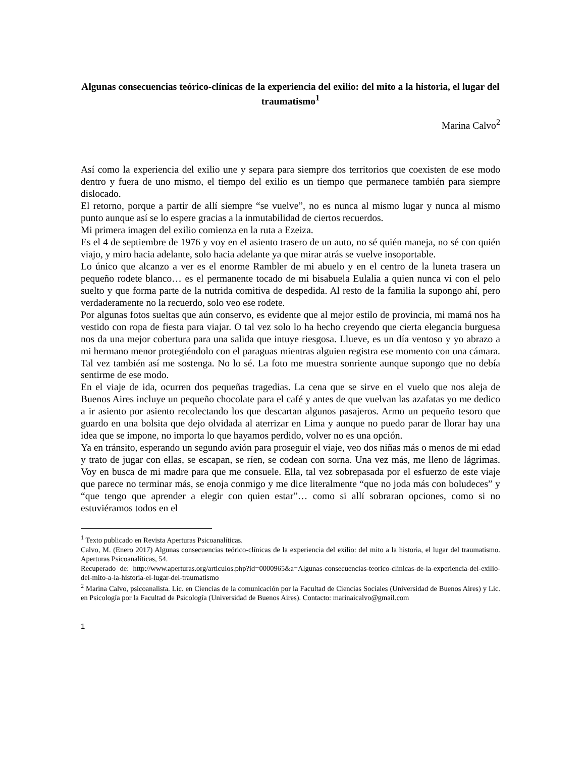Algunas consecuencias teórico-clínicas de la experiencia del exilio: del mito a la historia, el lugar del traumatismo<sup>1</sup>
Marina Calvo<sup>2</sup>
Así como la experiencia del exilio une y separa para siempre dos territorios que coexisten de ese modo dentro y fuera de uno mismo, el tiempo del exilio es un tiempo que permanece también para siempre dislocado.
El retorno, porque a partir de allí siempre “se vuelve”, no es nunca al mismo lugar y nunca al mismo punto aunque así se lo espere gracias a la inmutabilidad de ciertos recuerdos.
Mi primera imagen del exilio comienza en la ruta a Ezeiza.
Es el 4 de septiembre de 1976 y voy en el asiento trasero de un auto, no sé quién maneja, no sé con quién viajo, y miro hacia adelante, solo hacia adelante ya que mirar atrás se vuelve insoportable.
Lo único que alcanzo a ver es el enorme Rambler de mi abuelo y en el centro de la luneta trasera un pequeño rodete blanco… es el permanente tocado de mi bisabuela Eulalia a quien nunca vi con el pelo suelto y que forma parte de la nutrida comitiva de despedida. Al resto de la familia la supongo ahí, pero verdaderamente no la recuerdo, solo veo ese rodete.
Por algunas fotos sueltas que aún conservo, es evidente que al mejor estilo de provincia, mi mamá nos ha vestido con ropa de fiesta para viajar. O tal vez solo lo ha hecho creyendo que cierta elegancia burguesa nos da una mejor cobertura para una salida que intuye riesgosa. Llueve, es un día ventoso y yo abrazo a mi hermano menor protegiéndolo con el paraguas mientras alguien registra ese momento con una cámara. Tal vez también así me sostenga. No lo sé. La foto me muestra sonriente aunque supongo que no debía sentirme de ese modo.
En el viaje de ida, ocurren dos pequeñas tragedias. La cena que se sirve en el vuelo que nos aleja de Buenos Aires incluye un pequeño chocolate para el café y antes de que vuelvan las azafatas yo me dedico a ir asiento por asiento recolectando los que descartan algunos pasajeros. Armo un pequeño tesoro que guardo en una bolsita que dejo olvidada al aterrizar en Lima y aunque no puedo parar de llorar hay una idea que se impone, no importa lo que hayamos perdido, volver no es una opción.
Ya en tránsito, esperando un segundo avión para proseguir el viaje, veo dos niñas más o menos de mi edad y trato de jugar con ellas, se escapan, se ríen, se codean con sorna. Una vez más, me lleno de lágrimas. Voy en busca de mi madre para que me consuele. Ella, tal vez sobrepasada por el esfuerzo de este viaje que parece no terminar más, se enoja conmigo y me dice literalmente “que no joda más con boludeces” y “que tengo que aprender a elegir con quien estar”… como si allí sobraran opciones, como si no estuviéramos todos en el
<sup>1</sup> Texto publicado en Revista Aperturas Psicoanalíticas.
Calvo, M. (Enero 2017) Algunas consecuencias teórico-clínicas de la experiencia del exilio: del mito a la historia, el lugar del traumatismo. Aperturas Psicoanalíticas, 54.
Recuperado de: http://www.aperturas.org/articulos.php?id=0000965&a=Algunas-consecuencias-teorico-clinicas-de-la-experiencia-del-exilio-del-mito-a-la-historia-el-lugar-del-traumatismo
<sup>2</sup> Marina Calvo, psicoanalista. Lic. en Ciencias de la comunicación por la Facultad de Ciencias Sociales (Universidad de Buenos Aires) y Lic. en Psicología por la Facultad de Psicología (Universidad de Buenos Aires). Contacto: marinaicalvo@gmail.com
1